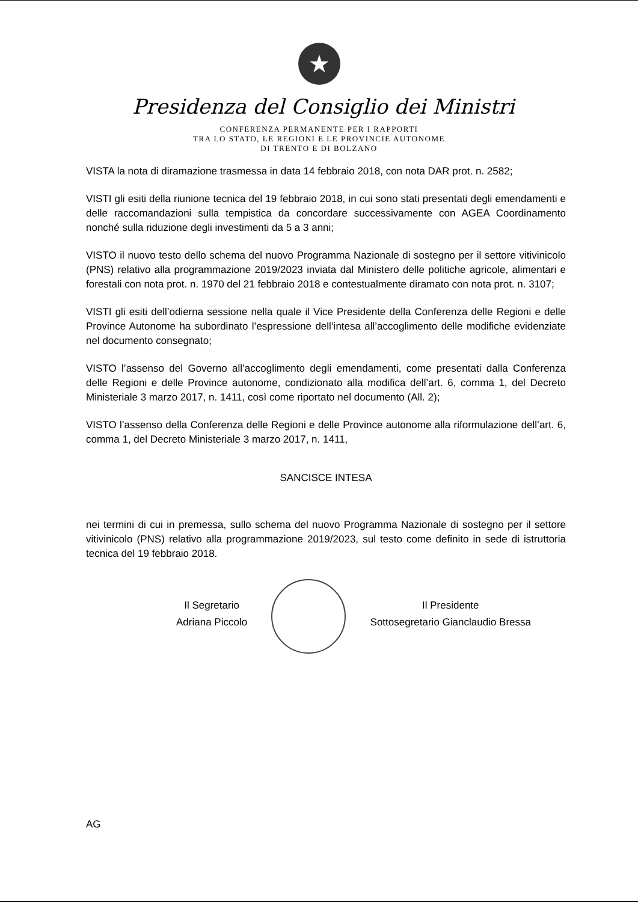★
Presidenza del Consiglio dei Ministri
CONFERENZA PERMANENTE PER I RAPPORTI
TRA LO STATO, LE REGIONI E LE PROVINCIE AUTONOME
DI TRENTO E DI BOLZANO
VISTA la nota di diramazione trasmessa in data 14 febbraio 2018, con nota DAR prot. n. 2582;
VISTI gli esiti della riunione tecnica del 19 febbraio 2018, in cui sono stati presentati degli emendamenti e delle raccomandazioni sulla tempistica da concordare successivamente con AGEA Coordinamento nonché sulla riduzione degli investimenti da 5 a 3 anni;
VISTO il nuovo testo dello schema del nuovo Programma Nazionale di sostegno per il settore vitivinicolo (PNS) relativo alla programmazione 2019/2023 inviata dal Ministero delle politiche agricole, alimentari e forestali con nota prot. n. 1970 del 21 febbraio 2018 e contestualmente diramato con nota prot. n. 3107;
VISTI gli esiti dell’odierna sessione nella quale il Vice Presidente della Conferenza delle Regioni e delle Province Autonome ha subordinato l’espressione dell’intesa all’accoglimento delle modifiche evidenziate nel documento consegnato;
VISTO l’assenso del Governo all’accoglimento degli emendamenti, come presentati dalla Conferenza delle Regioni e delle Province autonome, condizionato alla modifica dell’art. 6, comma 1, del Decreto Ministeriale 3 marzo 2017, n. 1411, così come riportato nel documento (All. 2);
VISTO l’assenso della Conferenza delle Regioni e delle Province autonome alla riformulazione dell’art. 6, comma 1, del Decreto Ministeriale 3 marzo 2017, n. 1411,
SANCISCE INTESA
nei termini di cui in premessa, sullo schema del nuovo Programma Nazionale di sostegno per il settore vitivinicolo (PNS) relativo alla programmazione 2019/2023, sul testo come definito in sede di istruttoria tecnica del 19 febbraio 2018.
Il Segretario
Adriana Piccolo
Il Presidente
Sottosegretario Gianclaudio Bressa
AG